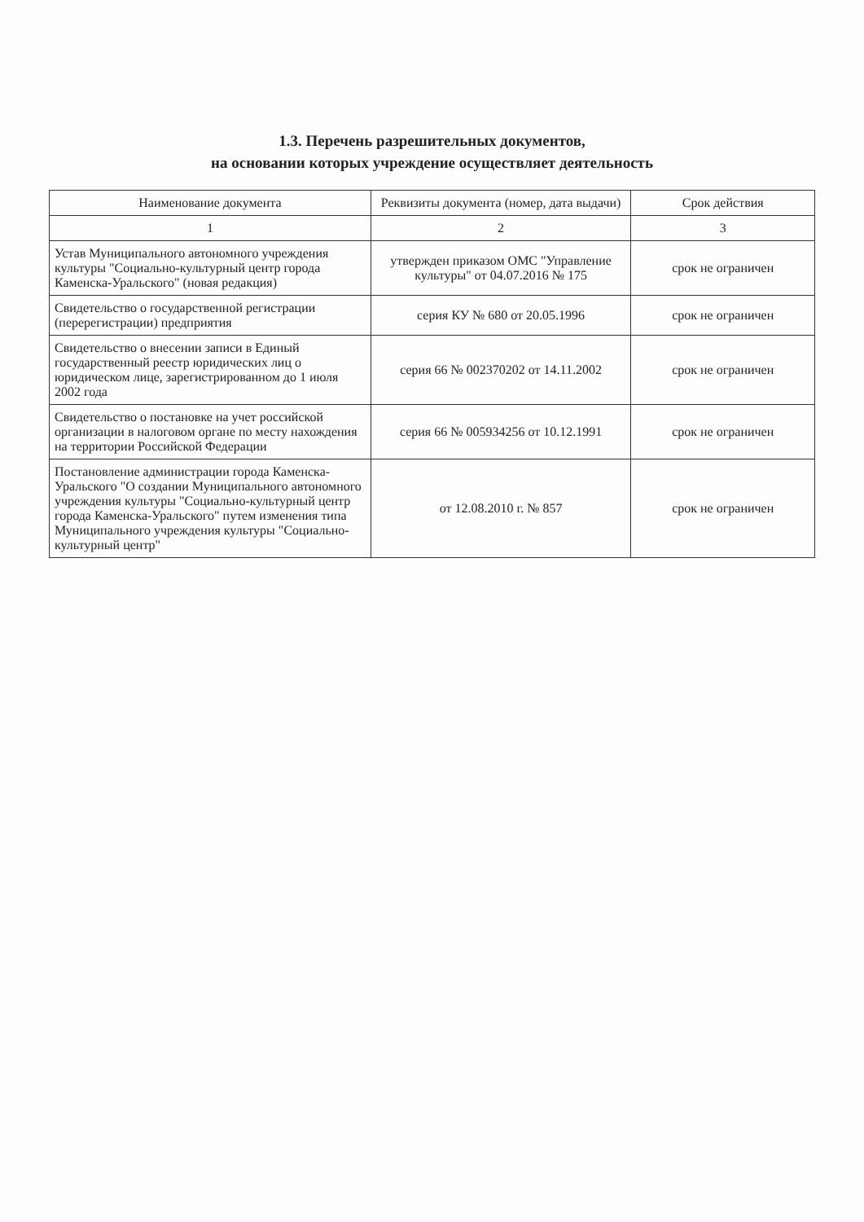1.3. Перечень разрешительных документов,
на основании которых учреждение осуществляет деятельность
| Наименование документа | Реквизиты документа (номер, дата выдачи) | Срок действия |
| --- | --- | --- |
| 1 | 2 | 3 |
| Устав Муниципального автономного учреждения культуры "Социально-культурный центр города Каменска-Уральского" (новая редакция) | утвержден приказом ОМС "Управление культуры" от 04.07.2016 № 175 | срок не ограничен |
| Свидетельство о государственной регистрации (перерегистрации) предприятия | серия КУ № 680 от 20.05.1996 | срок не ограничен |
| Свидетельство о внесении записи в Единый государственный реестр юридических лиц о юридическом лице, зарегистрированном до 1 июля 2002 года | серия 66 № 002370202 от 14.11.2002 | срок не ограничен |
| Свидетельство о постановке на учет российской организации в налоговом органе по месту нахождения на территории Российской Федерации | серия 66 № 005934256 от 10.12.1991 | срок не ограничен |
| Постановление администрации города Каменска-Уральского "О создании Муниципального автономного учреждения культуры "Социально-культурный центр города Каменска-Уральского" путем изменения типа Муниципального учреждения культуры "Социально-культурный центр" | от 12.08.2010 г. № 857 | срок не ограничен |